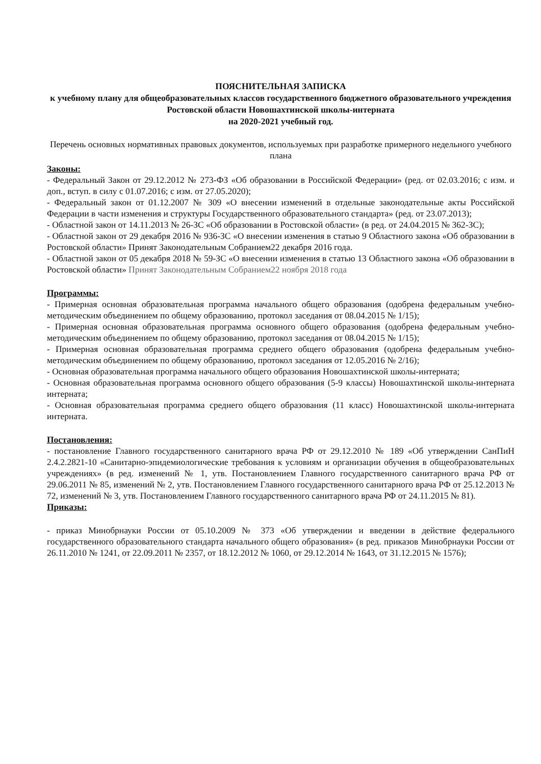ПОЯСНИТЕЛЬНАЯ ЗАПИСКА
к учебному плану для общеобразовательных классов государственного бюджетного образовательного учреждения Ростовской области Новошахтинской школы-интерната
на 2020-2021 учебный год.
Перечень основных нормативных правовых документов, используемых при разработке примерного недельного учебного плана
Законы:
- Федеральный Закон от 29.12.2012 № 273-ФЗ «Об образовании в Российской Федерации» (ред. от 02.03.2016; с изм. и доп., вступ. в силу с 01.07.2016; с изм. от 27.05.2020);
- Федеральный закон от 01.12.2007 № 309 «О внесении изменений в отдельные законодательные акты Российской Федерации в части изменения и структуры Государственного образовательного стандарта» (ред. от 23.07.2013);
- Областной закон от 14.11.2013 № 26-ЗС «Об образовании в Ростовской области» (в ред. от 24.04.2015 № 362-ЗС);
- Областной закон от 29 декабря 2016 № 936-ЗС «О внесении изменения в статью 9 Областного закона «Об образовании в Ростовской области» Принят Законодательным Собранием22 декабря 2016 года.
- Областной закон от 05 декабря 2018 № 59-ЗС «О внесении изменения в статью 13 Областного закона «Об образовании в Ростовской области» Принят Законодательным Собранием22 ноября 2018 года
Программы:
- Примерная основная образовательная программа начального общего образования (одобрена федеральным учебно-методическим объединением по общему образованию, протокол заседания от 08.04.2015 № 1/15);
- Примерная основная образовательная программа основного общего образования (одобрена федеральным учебно-методическим объединением по общему образованию, протокол заседания от 08.04.2015 № 1/15);
- Примерная основная образовательная программа среднего общего образования (одобрена федеральным учебно-методическим объединением по общему образованию, протокол заседания от 12.05.2016 № 2/16);
- Основная образовательная программа начального общего образования Новошахтинской школы-интерната;
- Основная образовательная программа основного общего образования (5-9 классы) Новошахтинской школы-интерната интерната;
- Основная образовательная программа среднего общего образования (11 класс) Новошахтинской школы-интерната интерната.
Постановления:
- постановление Главного государственного санитарного врача РФ от 29.12.2010 № 189 «Об утверждении СанПиН 2.4.2.2821-10 «Санитарно-эпидемиологические требования к условиям и организации обучения в общеобразовательных учреждениях» (в ред. изменений № 1, утв. Постановлением Главного государственного санитарного врача РФ от 29.06.2011 № 85, изменений № 2, утв. Постановлением Главного государственного санитарного врача РФ от 25.12.2013 № 72, изменений № 3, утв. Постановлением Главного государственного санитарного врача РФ от 24.11.2015 № 81).
Приказы:
- приказ Минобрнауки России от 05.10.2009 № 373 «Об утверждении и введении в действие федерального государственного образовательного стандарта начального общего образования» (в ред. приказов Минобрнауки России от 26.11.2010 № 1241, от 22.09.2011 № 2357, от 18.12.2012 № 1060, от 29.12.2014 № 1643, от 31.12.2015 № 1576);